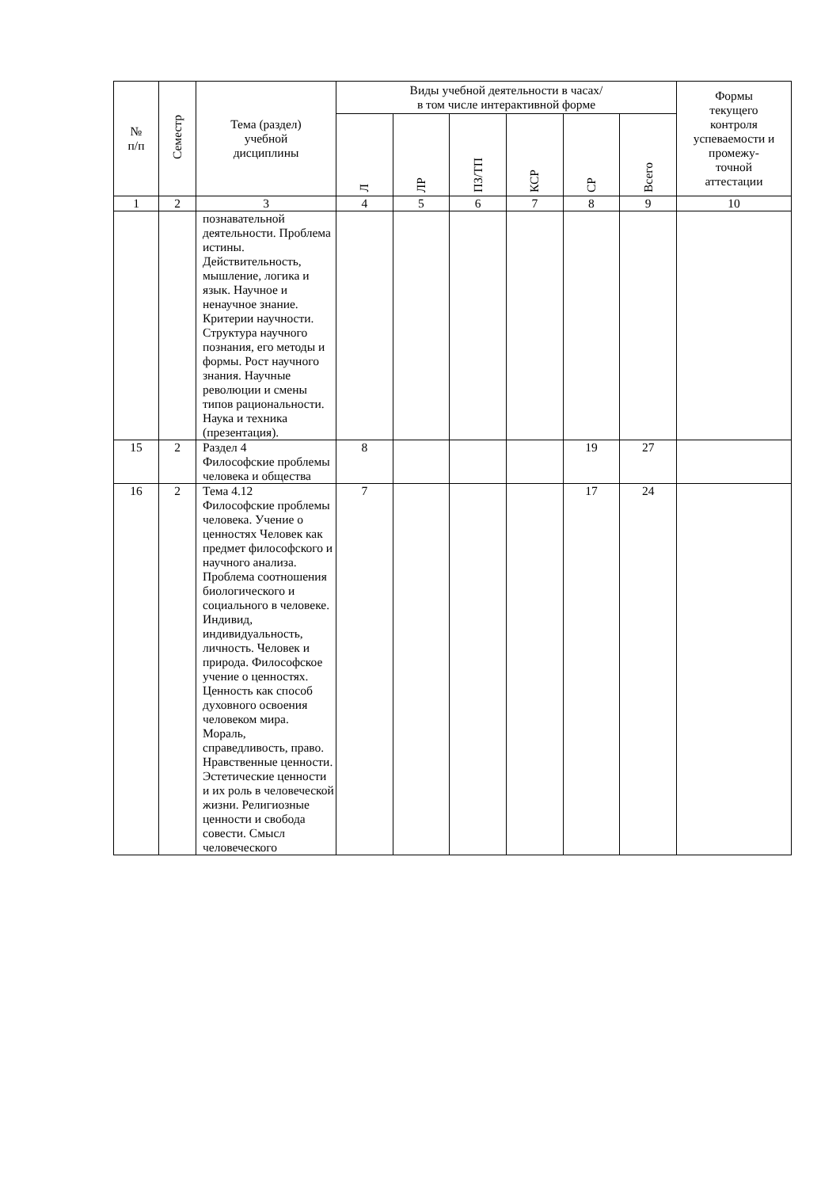| № п/п | Семестр | Тема (раздел) учебной дисциплины | Виды учебной деятельности в часах/ в том числе интерактивной форме | | | | | | Формы текущего контроля успеваемости и промежу- точной аттестации |
| --- | --- | --- | --- | --- | --- | --- | --- | --- | --- |
| | | | Л | ЛР | ПЗ/ТП | КСР | СР | Всего | |
| 1 | 2 | 3 | 4 | 5 | 6 | 7 | 8 | 9 | 10 |
| | | познавательной деятельности. Проблема истины. Действительность, мышление, логика и язык. Научное и ненаучное знание. Критерии научности. Структура научного познания, его методы и формы. Рост научного знания. Научные революции и смены типов рациональности. Наука и техника (презентация). | | | | | | | |
| 15 | 2 | Раздел 4 Философские проблемы человека и общества | 8 | | | | 19 | 27 | |
| 16 | 2 | Тема 4.12 Философские проблемы человека. Учение о ценностях Человек как предмет философского и научного анализа. Проблема соотношения биологического и социального в человеке. Индивид, индивидуальность, личность. Человек и природа. Философское учение о ценностях. Ценность как способ духовного освоения человеком мира. Мораль, справедливость, право. Нравственные ценности. Эстетические ценности и их роль в человеческой жизни. Религиозные ценности и свобода совести. Смысл человеческого | 7 | | | | 17 | 24 | |